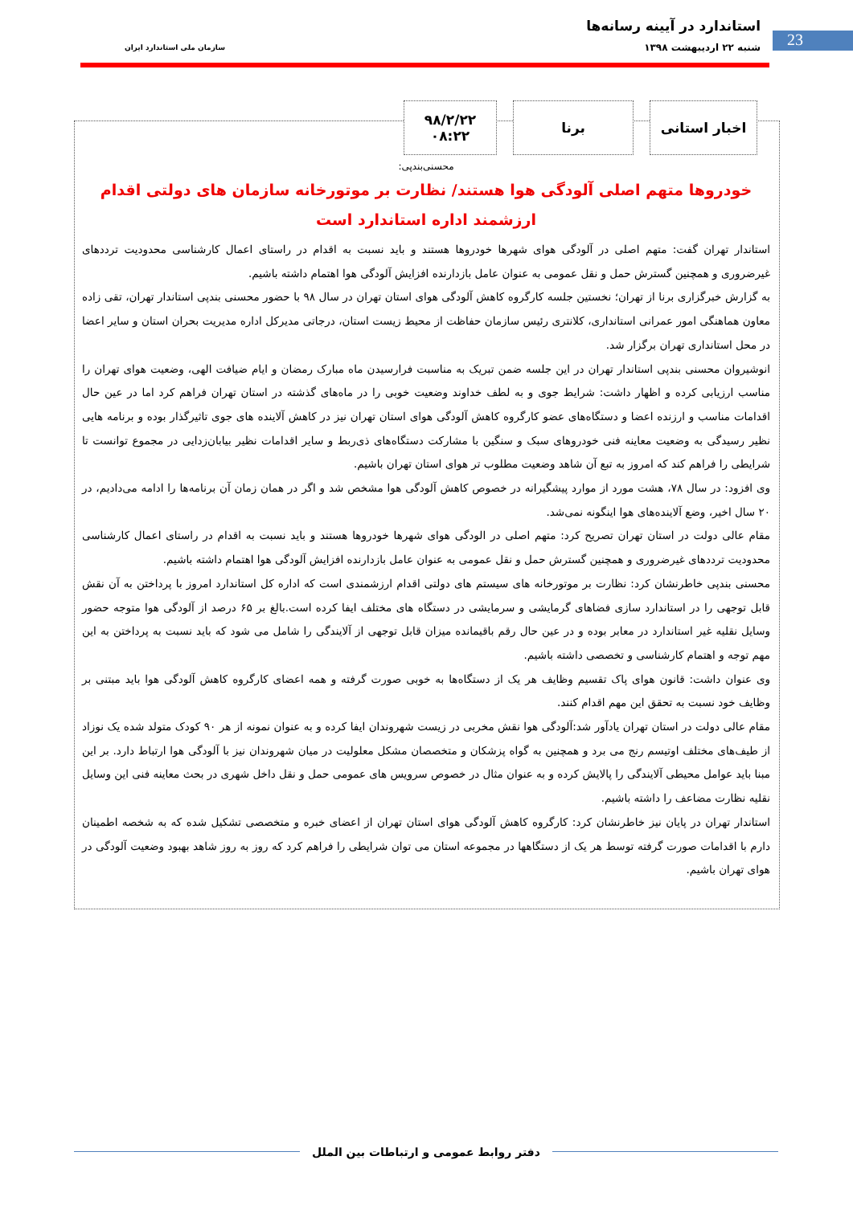استاندارد در آیینه رسانه‌ها
شنبه ۲۲ اردیبهشت ۱۳۹۸ سازمان ملی استاندارد ایران
23
اخبار استانی برنا ۹۸/۲/۲۲
۰۸:۲۲
محسنی‌بندپی:
خودروها متهم اصلی آلودگی هوا هستند/ نظارت بر موتورخانه سازمان های دولتی اقدام ارزشمند اداره استاندارد است
استاندار تهران گفت: متهم اصلی در آلودگی هوای شهرها خودروها هستند و باید نسبت به اقدام در راستای اعمال کارشناسی محدودیت ترددهای غیرضروری و همچنین گسترش حمل و نقل عمومی به عنوان عامل بازدارنده افزایش آلودگی هوا اهتمام داشته باشیم.
به گزارش خبرگزاری برنا از تهران؛ نخستین جلسه کارگروه کاهش آلودگی هوای استان تهران در سال ۹۸ با حضور محسنی بندپی استاندار تهران، تقی زاده معاون هماهنگی امور عمرانی استانداری، کلانتری رئیس سازمان حفاظت از محیط زیست استان، درجاتی مدیرکل اداره مدیریت بحران استان و سایر اعضا در محل استانداری تهران برگزار شد.
انوشیروان محسنی بندپی استاندار تهران در این جلسه ضمن تبریک به مناسبت فرارسیدن ماه مبارک رمضان و ایام ضیافت الهی، وضعیت هوای تهران را مناسب ارزیابی کرده و اظهار داشت: شرایط جوی و به لطف خداوند وضعیت خوبی را در ماه‌های گذشته در استان تهران فراهم کرد اما در عین حال اقدامات مناسب و ارزنده اعضا و دستگاه‌های عضو کارگروه کاهش آلودگی هوای استان تهران نیز در کاهش آلاینده های جوی تاثیرگذار بوده و برنامه هایی نظیر رسیدگی به وضعیت معاینه فنی خودروهای سبک و سنگین با مشارکت دستگاه‌های ذی‌ربط و سایر اقدامات نظیر بیابان‌زدایی در مجموع توانست تا شرایطی را فراهم کند که امروز به تبع آن شاهد وضعیت مطلوب تر هوای استان تهران باشیم.
وی افزود: در سال ۷۸، هشت مورد از موارد پیشگیرانه در خصوص کاهش آلودگی هوا مشخص شد و اگر در همان زمان آن برنامه‌ها را ادامه می‌دادیم، در ۲۰ سال اخیر، وضع آلاینده‌های هوا اینگونه نمی‌شد.
مقام عالی دولت در استان تهران تصریح کرد: متهم اصلی در الودگی هوای شهرها خودروها هستند و باید نسبت به اقدام در راستای اعمال کارشناسی محدودیت ترددهای غیرضروری و همچنین گسترش حمل و نقل عمومی به عنوان عامل بازدارنده افزایش آلودگی هوا اهتمام داشته باشیم.
محسنی بندپی خاطرنشان کرد: نظارت بر موتورخانه های سیستم های دولتی اقدام ارزشمندی است که اداره کل استاندارد امروز با پرداختن به آن نقش قابل توجهی را در استاندارد سازی فضاهای گرمایشی و سرمایشی در دستگاه های مختلف ایفا کرده است.بالغ بر ۶۵ درصد از آلودگی هوا متوجه حضور وسایل نقلیه غیر استاندارد در معابر بوده و در عین حال رقم باقیمانده میزان قابل توجهی از آلایندگی را شامل می شود که باید نسبت به پرداختن به این مهم توجه و اهتمام کارشناسی و تخصصی داشته باشیم.
وی عنوان داشت: قانون هوای پاک تقسیم وظایف هر یک از دستگاه‌ها به خوبی صورت گرفته و همه اعضای کارگروه کاهش آلودگی هوا باید مبتنی بر وظایف خود نسبت به تحقق این مهم اقدام کنند.
مقام عالی دولت در استان تهران یادآور شد:آلودگی هوا نقش مخربی در زیست شهروندان ایفا کرده و به عنوان نمونه از هر ۹۰ کودک متولد شده یک نوزاد از طیف‌های مختلف اوتیسم رنج می برد و همچنین به گواه پزشکان و متخصصان مشکل معلولیت در میان شهروندان نیز با آلودگی هوا ارتباط دارد. بر این مبنا باید عوامل محیطی آلایندگی را پالایش کرده و به عنوان مثال در خصوص سرویس های عمومی حمل و نقل داخل شهری در بحث معاینه فنی این وسایل نقلیه نظارت مضاعف را داشته باشیم.
استاندار تهران در پایان نیز خاطرنشان کرد: کارگروه کاهش آلودگی هوای استان تهران از اعضای خبره و متخصصی تشکیل شده که به شخصه اطمینان دارم با اقدامات صورت گرفته توسط هر یک از دستگاهها در مجموعه استان می توان شرایطی را فراهم کرد که روز به روز شاهد بهبود وضعیت آلودگی در هوای تهران باشیم.
دفتر روابط عمومی و ارتباطات بین الملل